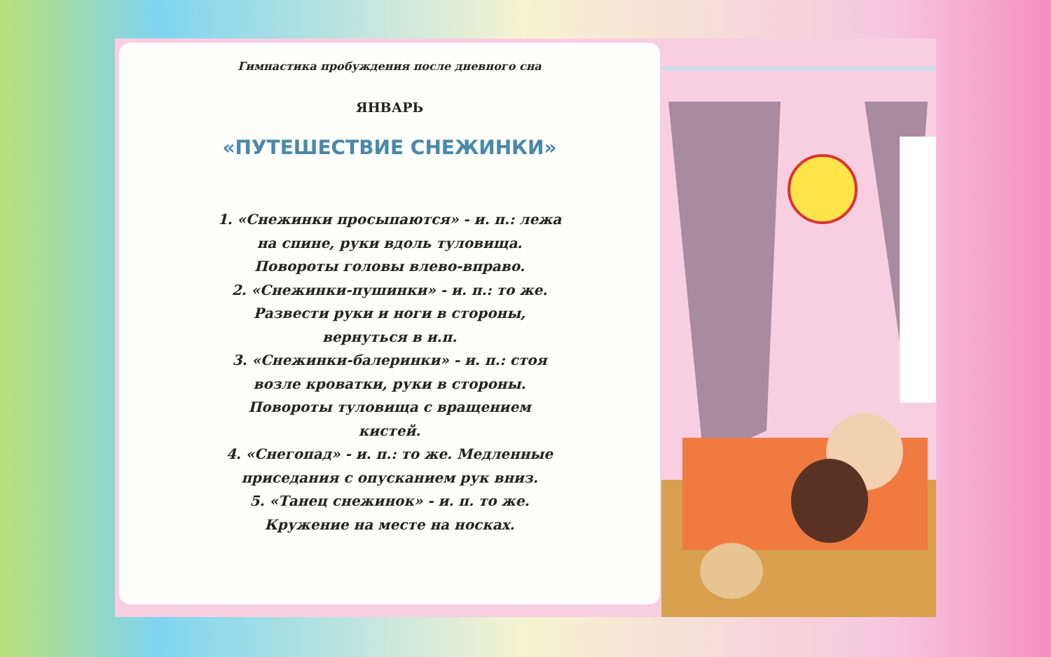Гимнастика пробуждения после дневного сна
ЯНВАРЬ
«ПУТЕШЕСТВИЕ СНЕЖИНКИ»
1. «Снежинки просыпаются» - и. п.: лежа
на спине, руки вдоль туловища.
Повороты головы влево-вправо.
2. «Снежинки-пушинки» - и. п.: то же.
Развести руки и ноги в стороны,
вернуться в и.п.
3. «Снежинки-балеринки» - и. п.: стоя
возле кроватки, руки в стороны.
Повороты туловища с вращением
кистей.
4. «Снегопад» - и. п.: то же. Медленные
приседания с опусканием рук вниз.
5. «Танец снежинок» - и. п. то же.
Кружение на месте на носках.